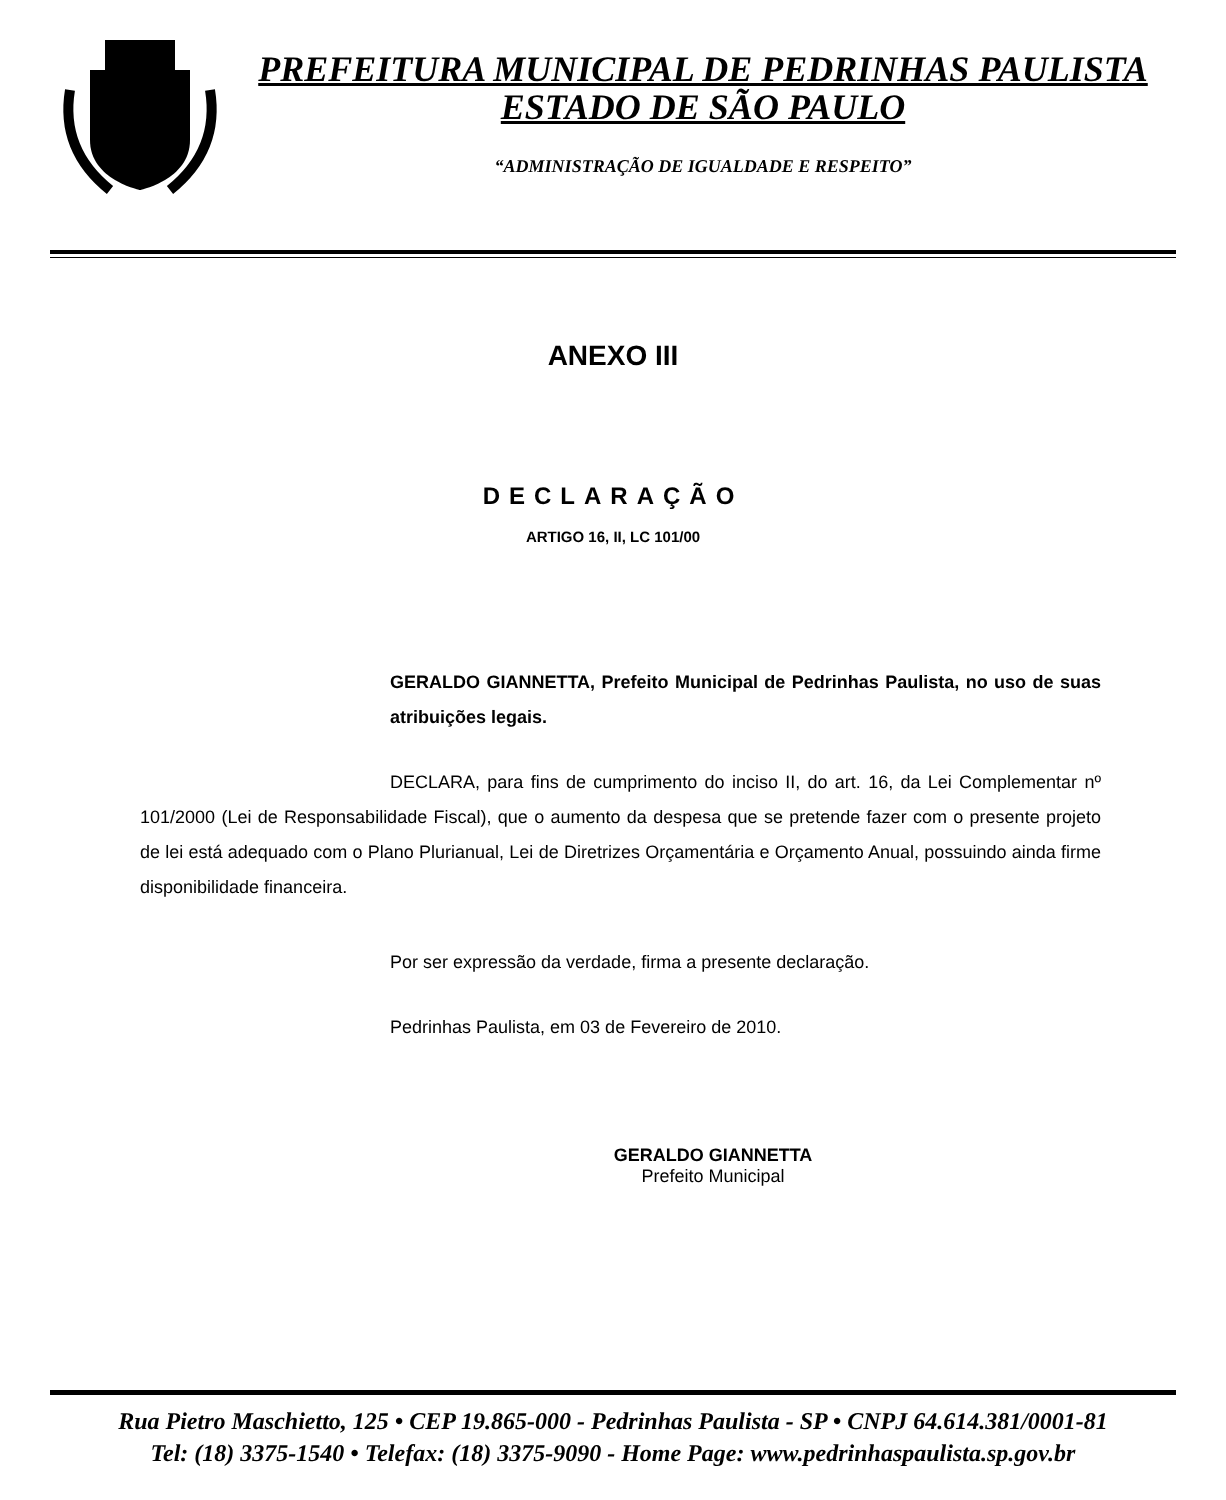PREFEITURA MUNICIPAL DE PEDRINHAS PAULISTA
ESTADO DE SÃO PAULO
“ADMINISTRAÇÃO DE IGUALDADE E RESPEITO”
ANEXO III
DECLARAÇÃO
ARTIGO 16, II, LC 101/00
GERALDO GIANNETTA, Prefeito Municipal de Pedrinhas Paulista, no uso de suas atribuições legais.
DECLARA, para fins de cumprimento do inciso II, do art. 16, da Lei Complementar nº 101/2000 (Lei de Responsabilidade Fiscal), que o aumento da despesa que se pretende fazer com o presente projeto de lei está adequado com o Plano Plurianual, Lei de Diretrizes Orçamentária e Orçamento Anual, possuindo ainda firme disponibilidade financeira.
Por ser expressão da verdade, firma a presente declaração.
Pedrinhas Paulista, em 03 de Fevereiro de 2010.
GERALDO GIANNETTA
Prefeito Municipal
Rua Pietro Maschietto, 125 • CEP 19.865-000 - Pedrinhas Paulista - SP • CNPJ 64.614.381/0001-81
Tel: (18) 3375-1540 • Telefax: (18) 3375-9090 - Home Page: www.pedrinhaspaulista.sp.gov.br